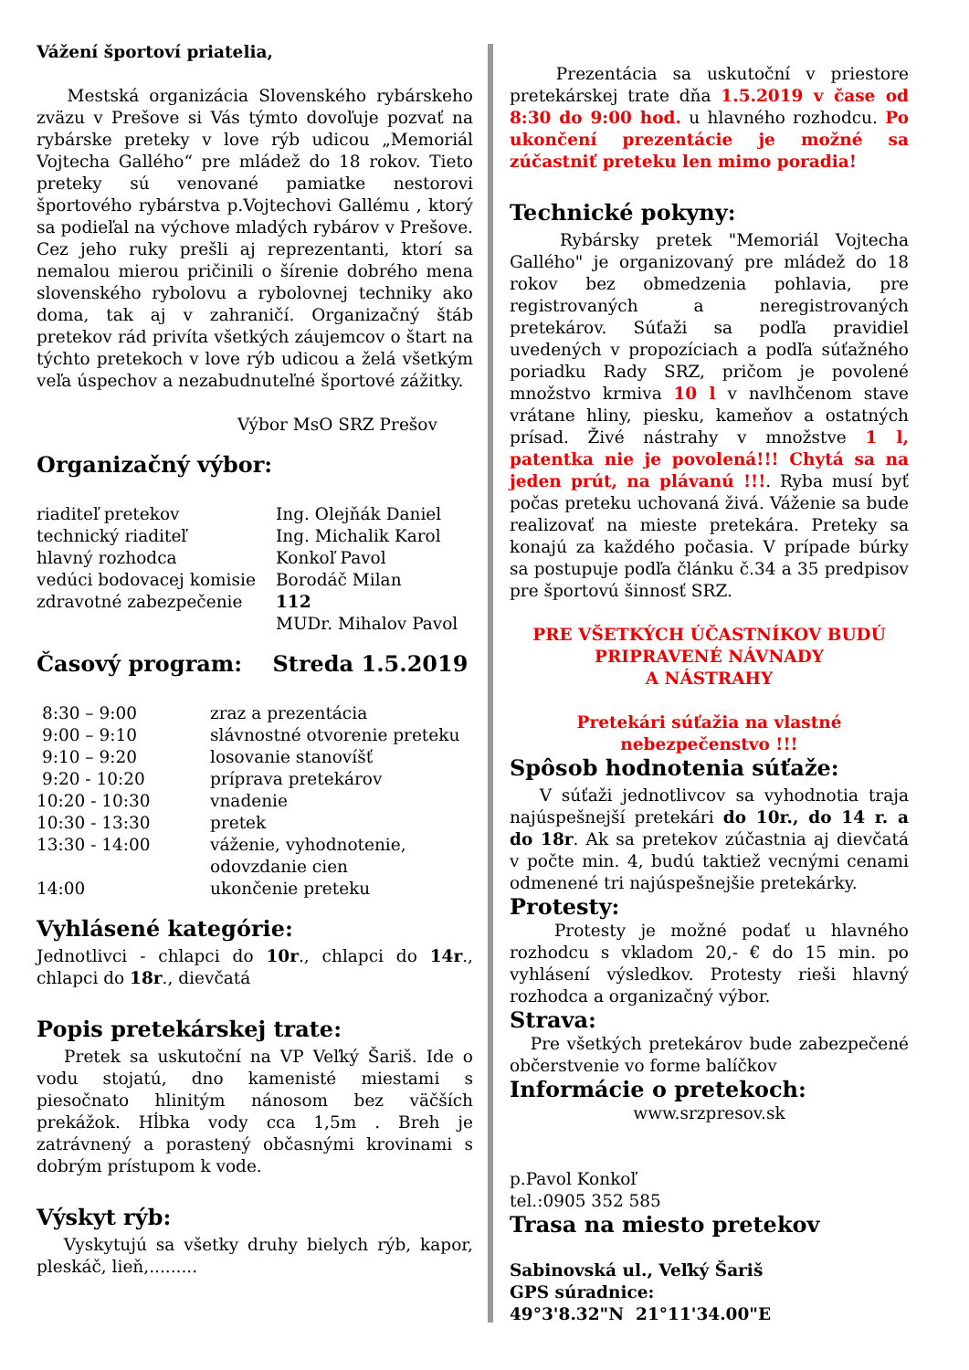Vážení športoví priatelia,
Mestská organizácia Slovenského rybárskeho zväzu v Prešove si Vás týmto dovoľuje pozvať na rybárske preteky v love rýb udicou „Memoriál Vojtecha Gallého“ pre mládež do 18 rokov. Tieto preteky sú venované pamiatke nestorovi športového rybárstva p.Vojtechovi Gallému , ktorý sa podieľal na výchove mladých rybárov v Prešove. Cez jeho ruky prešli aj reprezentanti, ktorí sa nemalou mierou pričinili o šírenie dobrého mena slovenského rybolovu a rybolovnej techniky ako doma, tak aj v zahraničí. Organizačný štáb pretekov rád privíta všetkých záujemcov o štart na týchto pretekoch v love rýb udicou a želá všetkým veľa úspechov a nezabudnuteľné športové zážitky.
Výbor MsO SRZ Prešov
Organizačný výbor:
| riaditeľ pretekov | Ing. Olejňák Daniel |
| technický riaditeľ | Ing. Michalik Karol |
| hlavný rozhodca | Konkoľ Pavol |
| vedúci bodovacej komisie | Borodáč Milan |
| zdravotné zabezpečenie | 112 MUDr. Mihalov Pavol |
Časový program: Streda 1.5.2019
| 8:30 – 9:00 | zraz a prezentácia |
| 9:00 – 9:10 | slávnostné otvorenie preteku |
| 9:10 – 9:20 | losovanie stanovíšť |
| 9:20 - 10:20 | príprava pretekárov |
| 10:20 - 10:30 | vnadenie |
| 10:30 - 13:30 | pretek |
| 13:30 - 14:00 | váženie, vyhodnotenie, odovzdanie cien |
| 14:00 | ukončenie preteku |
Vyhlásené kategórie:
Jednotlivci - chlapci do 10r., chlapci do 14r., chlapci do 18r., dievčatá
Popis pretekárskej trate:
Pretek sa uskutoční na VP Veľký Šariš. Ide o vodu stojatú, dno kamenisté miestami s piesočnato hlinitým nánosom bez väčších prekážok. Hĺbka vody cca 1,5m . Breh je zatrávnený a porastený občasnými krovinami s dobrým prístupom k vode.
Výskyt rýb:
Vyskytujú sa všetky druhy bielych rýb, kapor, pleskáč, lieň,.........
Prezentácia sa uskutoční v priestore pretekárskej trate dňa 1.5.2019 v čase od 8:30 do 9:00 hod. u hlavného rozhodcu. Po ukončení prezentácie je možné sa zúčastniť preteku len mimo poradia!
Technické pokyny:
Rybársky pretek "Memoriál Vojtecha Gallého" je organizovaný pre mládež do 18 rokov bez obmedzenia pohlavia, pre registrovaných a neregistrovaných pretekárov. Súťaži sa podľa pravidiel uvedených v propozíciach a podľa súťažného poriadku Rady SRZ, pričom je povolené množstvo krmiva 10 l v navlhčenom stave vrátane hliny, piesku, kameňov a ostatných prísad. Živé nástrahy v množstve 1 l, patentka nie je povolená!!! Chytá sa na jeden prút, na plávanú !!!. Ryba musí byť počas preteku uchovaná živá. Váženie sa bude realizovať na mieste pretekára. Preteky sa konajú za každého počasia. V prípade búrky sa postupuje podľa článku č.34 a 35 predpisov pre športovú šinnosť SRZ.
PRE VŠETKÝCH ÚČASTNÍKOV BUDÚ PRIPRAVENÉ NÁVNADY
A NÁSTRAHY
Pretekári súťažia na vlastné
nebezpečenstvo !!!
Spôsob hodnotenia súťaže:
V súťaži jednotlivcov sa vyhodnotia traja najúspešnejší pretekári do 10r., do 14 r. a do 18r. Ak sa pretekov zúčastnia aj dievčatá v počte min. 4, budú taktiež vecnými cenami odmenené tri najúspešnejšie pretekárky.
Protesty:
Protesty je možné podať u hlavného rozhodcu s vkladom 20,- € do 15 min. po vyhlásení výsledkov. Protesty rieši hlavný rozhodca a organizačný výbor.
Strava:
Pre všetkých pretekárov bude zabezpečené občerstvenie vo forme balíčkov
Informácie o pretekoch:
www.srzpresov.sk
p.Pavol Konkoľ
tel.:0905 352 585
Trasa na miesto pretekov
Sabinovská ul., Veľký Šariš
GPS súradnice:
49°3'8.32"N 21°11'34.00"E